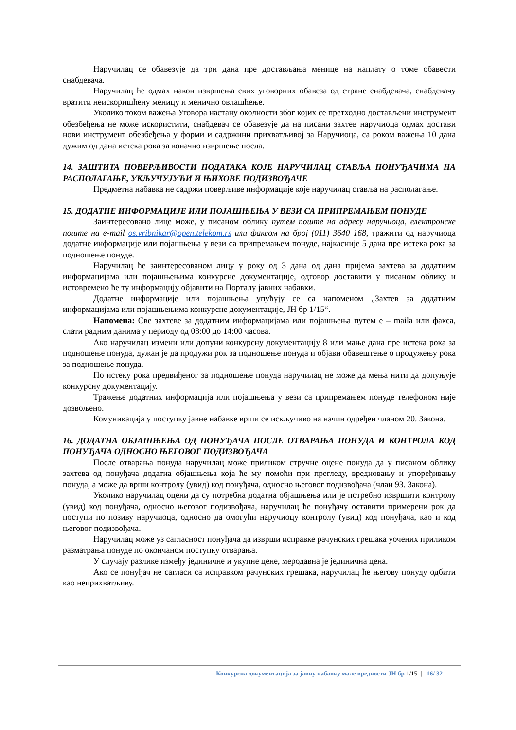Наручилац се обавезује да три дана пре достављања менице на наплату о томе обавести снабдевача.
Наручилац ће одмах након извршења свих уговорних обавеза од стране снабдевача, снабдевачу вратити неискоришћену меницу и менично овлашћење.
Уколико током важења Уговора настану околности због којих се претходно достављени инструмент обезбеђења не може искористити, снабдевач се обавезује да на писани захтев наручиоца одмах достави нови инструмент обезбеђења у форми и садржини прихватљивој за Наручиоца, са роком важења 10 дана дужим од дана истека рока за коначно извршење посла.
14. ЗАШТИТА ПОВЕРЉИВОСТИ ПОДАТАКА КОЈЕ НАРУЧИЛАЦ СТАВЉА ПОНУЂАЧИМА НА РАСПОЛАГАЊЕ, УКЉУЧУЈУЋИ И ЊИХОВЕ ПОДИЗВОЂАЧЕ
Предметна набавка не садржи поверљиве информације које наручилац ставља на располагање.
15. ДОДАТНЕ ИНФОРМАЦИЈЕ ИЛИ ПОЈАШЊЕЊА У ВЕЗИ СА ПРИПРЕМАЊЕМ ПОНУДЕ
Заинтересовано лице може, у писаном облику путем поште на адресу наручиоца, електронске поште на e-mail os.vribnikar@open.telekom.rs или факсом на број (011) 3640 168, тражити од наручиоца додатне информације или појашњења у вези са припремањем понуде, најкасније 5 дана пре истека рока за подношење понуде.
Наручилац ће заинтересованом лицу у року од 3 дана од дана пријема захтева за додатним информацијама или појашњењима конкурсне документације, одговор доставити у писаном облику и истовремено ће ту информацију објавити на Порталу јавних набавки.
Додатне информације или појашњења упућују се са напоменом „Захтев за додатним информацијама или појашњењима конкурсне документације, ЈН бр 1/15“.
Напомена: Све захтеве за додатним информацијама или појашњења путем е – maila или факса, слати радним данима у периоду од 08:00 до 14:00 часова.
Ако наручилац измени или допуни конкурсну документацију 8 или мање дана пре истека рока за подношење понуда, дужан је да продужи рок за подношење понуда и објави обавештење о продужењу рока за подношење понуда.
По истеку рока предвиђеног за подношење понуда наручилац не може да мења нити да допуњује конкурсну документацију.
Тражење додатних информација или појашњења у вези са припремањем понуде телефоном није дозвољено.
Комуникација у поступку јавне набавке врши се искључиво на начин одређен чланом 20. Закона.
16. ДОДАТНА ОБЈАШЊЕЊА ОД ПОНУЂАЧА ПОСЛЕ ОТВАРАЊА ПОНУДА И КОНТРОЛА КОД ПОНУЂАЧА ОДНОСНО ЊЕГОВОГ ПОДИЗВОЂАЧА
После отварања понуда наручилац може приликом стручне оцене понуда да у писаном облику захтева од понуђача додатна објашњења која ће му помоћи при прегледу, вредновању и упоређивању понуда, а може да врши контролу (увид) код понуђача, односно његовог подизвођача (члан 93. Закона).
Уколико наручилац оцени да су потребна додатна објашњења или је потребно извршити контролу (увид) код понуђача, односно његовог подизвођача, наручилац ће понуђачу оставити примерени рок да поступи по позиву наручиоца, односно да омогући наручиоцу контролу (увид) код понуђача, као и код његовог подизвођача.
Наручилац може уз сагласност понуђача да изврши исправке рачунских грешака уочених приликом разматрања понуде по окончаном поступку отварања.
У случају разлике између јединичне и укупне цене, меродавна је јединична цена.
Ако се понуђач не сагласи са исправком рачунских грешака, наручилац ће његову понуду одбити као неприхватљиву.
Конкурсна документација за јавну набавку мале вредности ЈН бр 1/15 | 16/ 32